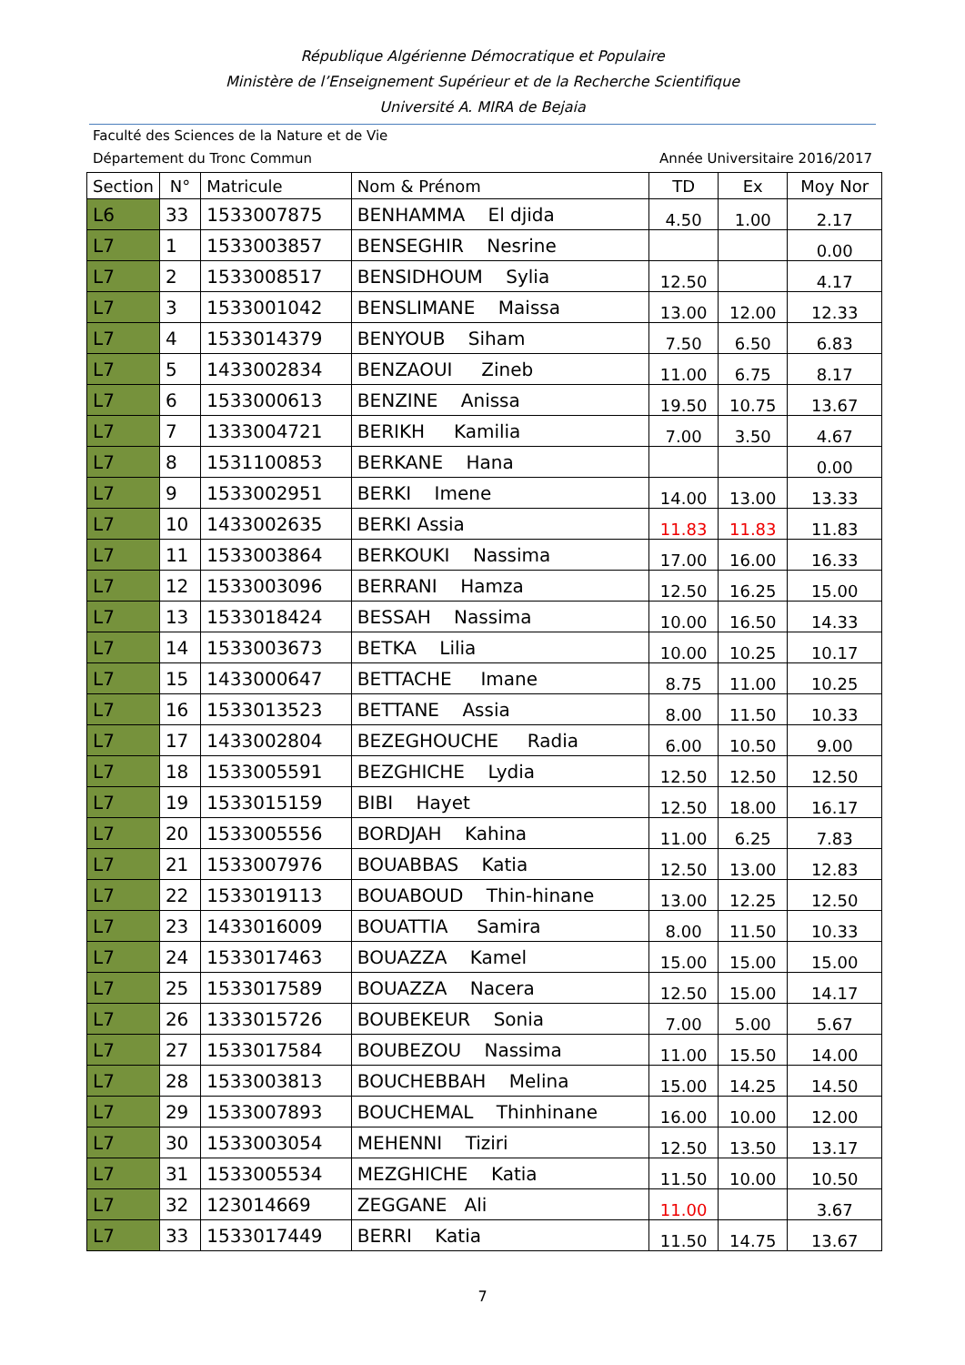République Algérienne Démocratique et Populaire
Ministère de l’Enseignement Supérieur et de la Recherche Scientifique
Université A. MIRA de Bejaia
Faculté des Sciences de la Nature et de Vie
Département du Tronc Commun Année Universitaire 2016/2017
| Section | N° | Matricule | Nom & Prénom | TD | Ex | Moy Nor |
| --- | --- | --- | --- | --- | --- | --- |
| L6 | 33 | 1533007875 | BENHAMMA El djida | 4.50 | 1.00 | 2.17 |
| L7 | 1 | 1533003857 | BENSEGHIR Nesrine | | | 0.00 |
| L7 | 2 | 1533008517 | BENSIDHOUM Sylia | 12.50 | | 4.17 |
| L7 | 3 | 1533001042 | BENSLIMANE Maissa | 13.00 | 12.00 | 12.33 |
| L7 | 4 | 1533014379 | BENYOUB Siham | 7.50 | 6.50 | 6.83 |
| L7 | 5 | 1433002834 | BENZAOUI Zineb | 11.00 | 6.75 | 8.17 |
| L7 | 6 | 1533000613 | BENZINE Anissa | 19.50 | 10.75 | 13.67 |
| L7 | 7 | 1333004721 | BERIKH Kamilia | 7.00 | 3.50 | 4.67 |
| L7 | 8 | 1531100853 | BERKANE Hana | | | 0.00 |
| L7 | 9 | 1533002951 | BERKI Imene | 14.00 | 13.00 | 13.33 |
| L7 | 10 | 1433002635 | BERKI Assia | 11.83 | 11.83 | 11.83 |
| L7 | 11 | 1533003864 | BERKOUKI Nassima | 17.00 | 16.00 | 16.33 |
| L7 | 12 | 1533003096 | BERRANI Hamza | 12.50 | 16.25 | 15.00 |
| L7 | 13 | 1533018424 | BESSAH Nassima | 10.00 | 16.50 | 14.33 |
| L7 | 14 | 1533003673 | BETKA Lilia | 10.00 | 10.25 | 10.17 |
| L7 | 15 | 1433000647 | BETTACHE Imane | 8.75 | 11.00 | 10.25 |
| L7 | 16 | 1533013523 | BETTANE Assia | 8.00 | 11.50 | 10.33 |
| L7 | 17 | 1433002804 | BEZEGHOUCHE Radia | 6.00 | 10.50 | 9.00 |
| L7 | 18 | 1533005591 | BEZGHICHE Lydia | 12.50 | 12.50 | 12.50 |
| L7 | 19 | 1533015159 | BIBI Hayet | 12.50 | 18.00 | 16.17 |
| L7 | 20 | 1533005556 | BORDJAH Kahina | 11.00 | 6.25 | 7.83 |
| L7 | 21 | 1533007976 | BOUABBAS Katia | 12.50 | 13.00 | 12.83 |
| L7 | 22 | 1533019113 | BOUABOUD Thin-hinane | 13.00 | 12.25 | 12.50 |
| L7 | 23 | 1433016009 | BOUATTIA Samira | 8.00 | 11.50 | 10.33 |
| L7 | 24 | 1533017463 | BOUAZZA Kamel | 15.00 | 15.00 | 15.00 |
| L7 | 25 | 1533017589 | BOUAZZA Nacera | 12.50 | 15.00 | 14.17 |
| L7 | 26 | 1333015726 | BOUBEKEUR Sonia | 7.00 | 5.00 | 5.67 |
| L7 | 27 | 1533017584 | BOUBEZOU Nassima | 11.00 | 15.50 | 14.00 |
| L7 | 28 | 1533003813 | BOUCHEBBAH Melina | 15.00 | 14.25 | 14.50 |
| L7 | 29 | 1533007893 | BOUCHEMAL Thinhinane | 16.00 | 10.00 | 12.00 |
| L7 | 30 | 1533003054 | MEHENNI Tiziri | 12.50 | 13.50 | 13.17 |
| L7 | 31 | 1533005534 | MEZGHICHE Katia | 11.50 | 10.00 | 10.50 |
| L7 | 32 | 123014669 | ZEGGANE Ali | 11.00 | | 3.67 |
| L7 | 33 | 1533017449 | BERRI Katia | 11.50 | 14.75 | 13.67 |
7